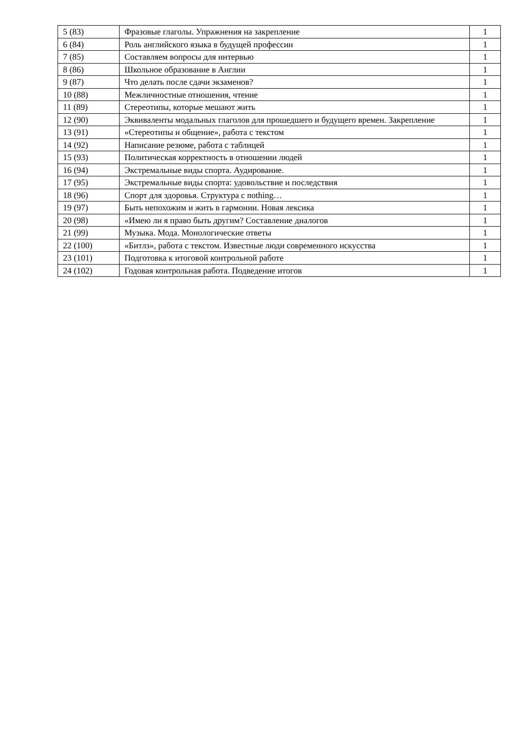| 5 (83) | Фразовые глаголы. Упражнения на закрепление | 1 |
| 6 (84) | Роль английского языка в будущей профессии | 1 |
| 7 (85) | Составляем вопросы для интервью | 1 |
| 8 (86) | Школьное образование в Англии | 1 |
| 9 (87) | Что делать после сдачи экзаменов? | 1 |
| 10 (88) | Межличностные отношения, чтение | 1 |
| 11 (89) | Стереотипы, которые мешают жить | 1 |
| 12 (90) | Эквиваленты модальных глаголов для прошедшего и будущего времен. Закрепление | 1 |
| 13 (91) | «Стереотипы и общение», работа с текстом | 1 |
| 14 (92) | Написание резюме, работа с таблицей | 1 |
| 15 (93) | Политическая корректность в отношении людей | 1 |
| 16 (94) | Экстремальные виды спорта. Аудирование. | 1 |
| 17 (95) | Экстремальные виды спорта: удовольствие и последствия | 1 |
| 18 (96) | Спорт для здоровья. Структура с nothing… | 1 |
| 19 (97) | Быть непохожим и жить в гармонии. Новая лексика | 1 |
| 20 (98) | «Имею ли я право быть другим? Составление диалогов | 1 |
| 21 (99) | Музыка. Мода. Монологические ответы | 1 |
| 22 (100) | «Битлз», работа с текстом. Известные люди современного искусства | 1 |
| 23 (101) | Подготовка к итоговой контрольной работе | 1 |
| 24 (102) | Годовая контрольная работа. Подведение итогов | 1 |